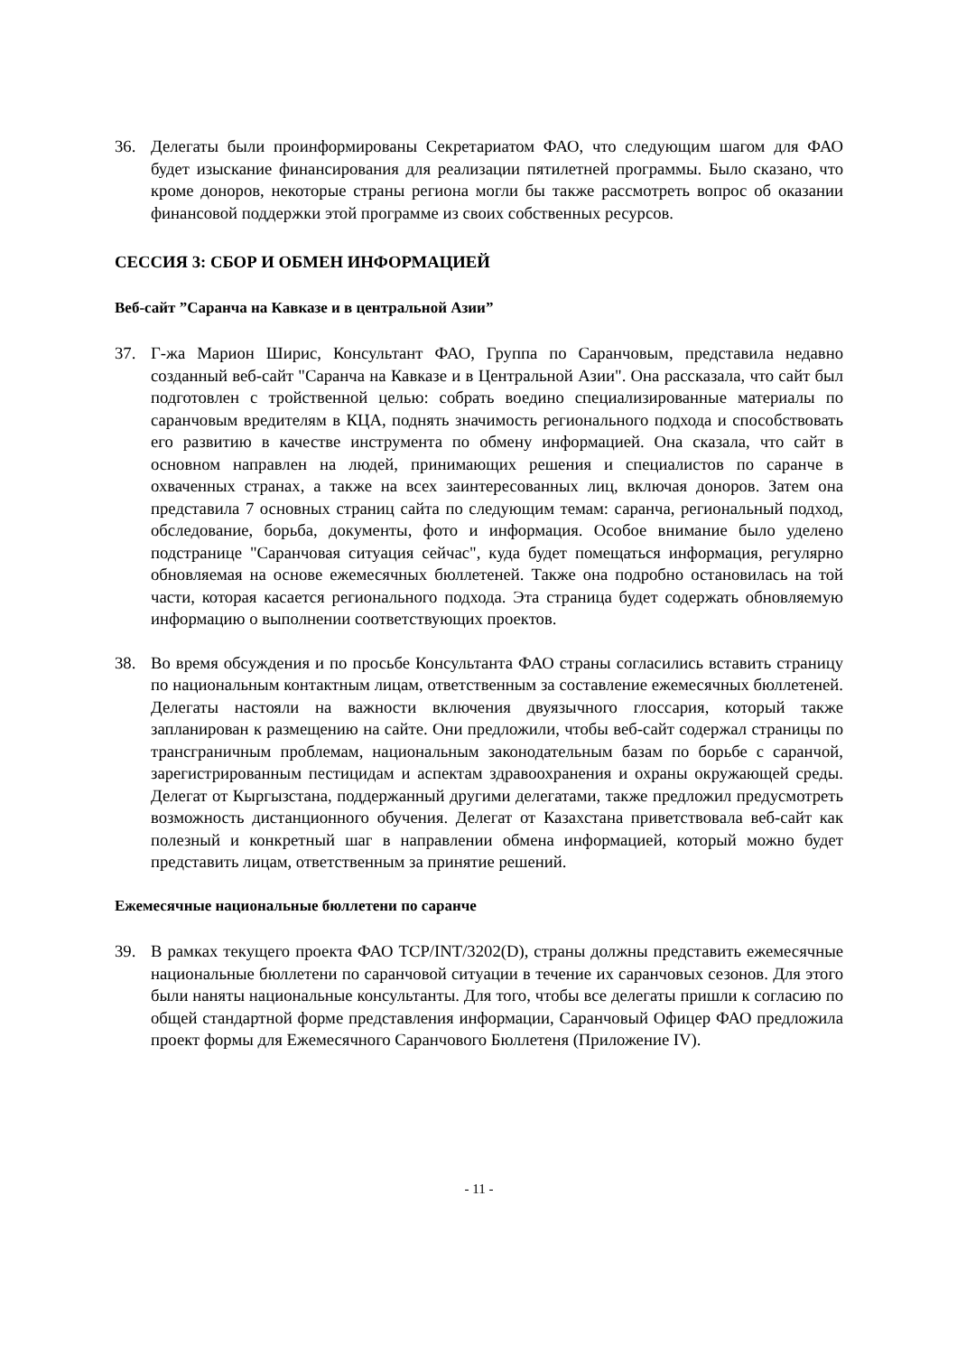36. Делегаты были проинформированы Секретариатом ФАО, что следующим шагом для ФАО будет изыскание финансирования для реализации пятилетней программы. Было сказано, что кроме доноров, некоторые страны региона могли бы также рассмотреть вопрос об оказании финансовой поддержки этой программе из своих собственных ресурсов.
СЕССИЯ 3: СБОР И ОБМЕН ИНФОРМАЦИЕЙ
Веб-сайт ”Саранча на Кавказе и в центральной Азии”
37. Г-жа Марион Ширис, Консультант ФАО, Группа по Саранчовым, представила недавно созданный веб-сайт "Саранча на Кавказе и в Центральной Азии". Она рассказала, что сайт был подготовлен с тройственной целью: собрать воедино специализированные материалы по саранчовым вредителям в КЦА, поднять значимость регионального подхода и способствовать его развитию в качестве инструмента по обмену информацией. Она сказала, что сайт в основном направлен на людей, принимающих решения и специалистов по саранче в охваченных странах, а также на всех заинтересованных лиц, включая доноров. Затем она представила 7 основных страниц сайта по следующим темам: саранча, региональный подход, обследование, борьба, документы, фото и информация. Особое внимание было уделено подстранице "Саранчовая ситуация сейчас", куда будет помещаться информация, регулярно обновляемая на основе ежемесячных бюллетеней. Также она подробно остановилась на той части, которая касается регионального подхода. Эта страница будет содержать обновляемую информацию о выполнении соответствующих проектов.
38. Во время обсуждения и по просьбе Консультанта ФАО страны согласились вставить страницу по национальным контактным лицам, ответственным за составление ежемесячных бюллетеней. Делегаты настояли на важности включения двуязычного глоссария, который также запланирован к размещению на сайте. Они предложили, чтобы веб-сайт содержал страницы по трансграничным проблемам, национальным законодательным базам по борьбе с саранчой, зарегистрированным пестицидам и аспектам здравоохранения и охраны окружающей среды. Делегат от Кыргызстана, поддержанный другими делегатами, также предложил предусмотреть возможность дистанционного обучения. Делегат от Казахстана приветствовала веб-сайт как полезный и конкретный шаг в направлении обмена информацией, который можно будет представить лицам, ответственным за принятие решений.
Ежемесячные национальные бюллетени по саранче
39. В рамках текущего проекта ФАО TCP/INT/3202(D), страны должны представить ежемесячные национальные бюллетени по саранчовой ситуации в течение их саранчовых сезонов. Для этого были наняты национальные консультанты. Для того, чтобы все делегаты пришли к согласию по общей стандартной форме представления информации, Саранчовый Офицер ФАО предложила проект формы для Ежемесячного Саранчового Бюллетеня (Приложение IV).
- 11 -